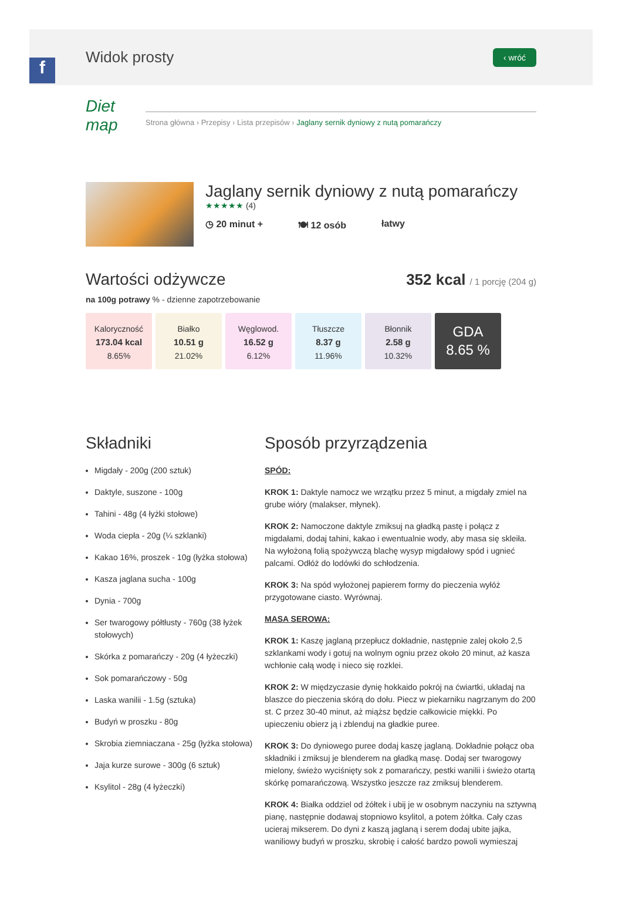f
Widok prosty
‹ wróć
Diet map
Strona główna › Przepisy › Lista przepisów › Jaglany sernik dyniowy z nutą pomarańczy
Jaglany sernik dyniowy z nutą pomarańczy
★★★★★ (4)
◷ 20 minut + 🍽 12 osób łatwy
Wartości odżywcze 352 kcal / 1 porcję (204 g)
na 100g potrawy % - dzienne zapotrzebowanie
Kaloryczność
173.04 kcal
8.65%
Białko
10.51 g
21.02%
Węglowod.
16.52 g
6.12%
Tłuszcze
8.37 g
11.96%
Błonnik
2.58 g
10.32%
GDA
8.65 %
Składniki
Migdały - 200g (200 sztuk)
Daktyle, suszone - 100g
Tahini - 48g (4 łyżki stołowe)
Woda ciepła - 20g (¼ szklanki)
Kakao 16%, proszek - 10g (łyżka stołowa)
Kasza jaglana sucha - 100g
Dynia - 700g
Ser twarogowy półtłusty - 760g (38 łyżek stołowych)
Skórka z pomarańczy - 20g (4 łyżeczki)
Sok pomarańczowy - 50g
Laska wanilii - 1.5g (sztuka)
Budyń w proszku - 80g
Skrobia ziemniaczana - 25g (łyżka stołowa)
Jaja kurze surowe - 300g (6 sztuk)
Ksylitol - 28g (4 łyżeczki)
Sposób przyrządzenia
SPÓD:
KROK 1: Daktyle namocz we wrzątku przez 5 minut, a migdały zmiel na grube wióry (malakser, młynek).
KROK 2: Namoczone daktyle zmiksuj na gładką pastę i połącz z migdałami, dodaj tahini, kakao i ewentualnie wody, aby masa się skleiła. Na wyłożoną folią spożywczą blachę wysyp migdałowy spód i ugnieć palcami. Odłóż do lodówki do schłodzenia.
KROK 3: Na spód wyłożonej papierem formy do pieczenia wyłóż przygotowane ciasto. Wyrównaj.
MASA SEROWA:
KROK 1: Kaszę jaglaną przepłucz dokładnie, następnie zalej około 2,5 szklankami wody i gotuj na wolnym ogniu przez około 20 minut, aż kasza wchłonie całą wodę i nieco się rozklei.
KROK 2: W międzyczasie dynię hokkaido pokrój na ćwiartki, układaj na blaszce do pieczenia skórą do dołu. Piecz w piekarniku nagrzanym do 200 st. C przez 30-40 minut, aż miąższ będzie całkowicie miękki. Po upieczeniu obierz ją i zblenduj na gładkie puree.
KROK 3: Do dyniowego puree dodaj kaszę jaglaną. Dokładnie połącz oba składniki i zmiksuj je blenderem na gładką masę. Dodaj ser twarogowy mielony, świeżo wyciśnięty sok z pomarańczy, pestki wanilii i świeżo otartą skórkę pomarańczową. Wszystko jeszcze raz zmiksuj blenderem.
KROK 4: Białka oddziel od żółtek i ubij je w osobnym naczyniu na sztywną pianę, następnie dodawaj stopniowo ksylitol, a potem żółtka. Cały czas ucieraj mikserem. Do dyni z kaszą jaglaną i serem dodaj ubite jajka, waniliowy budyń w proszku, skrobię i całość bardzo powoli wymieszaj